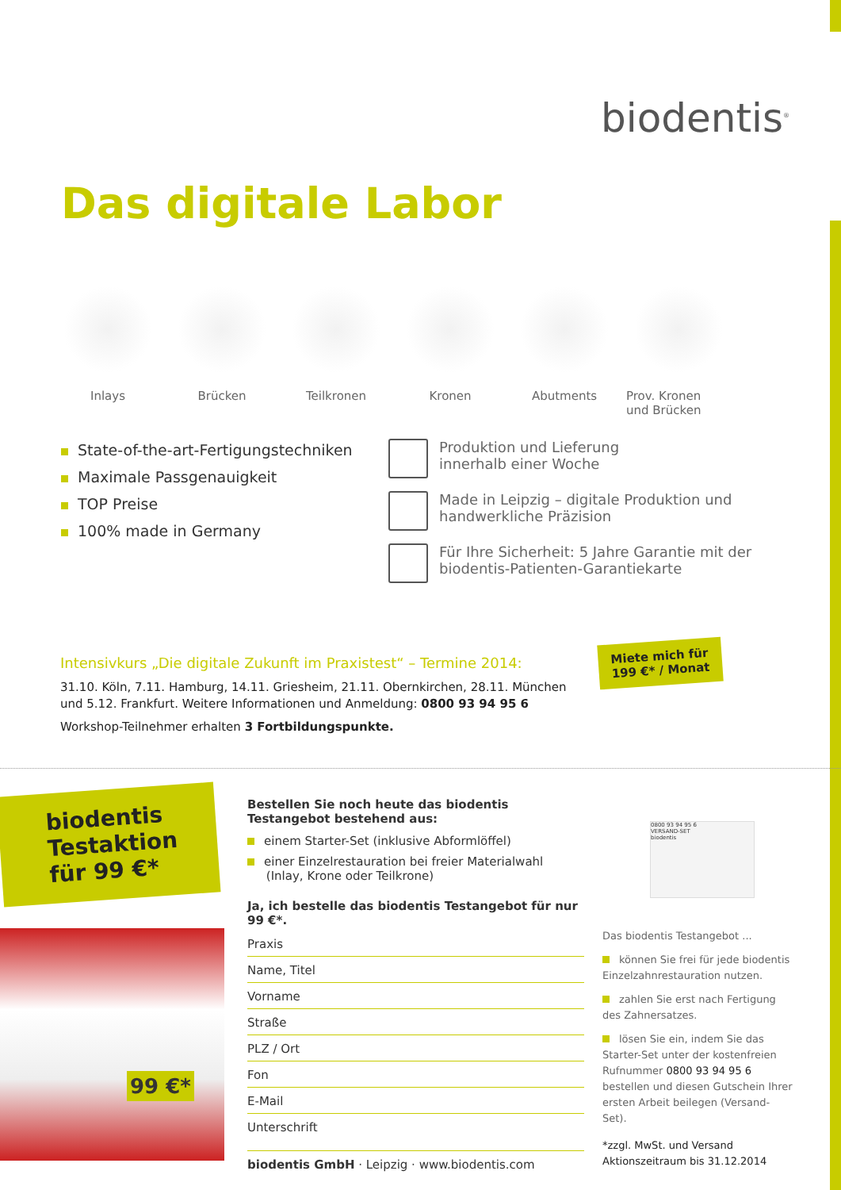biodentis<sup>®</sup>
Das digitale Labor
Inlays Brücken Teilkronen Kronen Abutments Prov. Kronen
und Brücken
State-of-the-art-Fertigungstechniken
Maximale Passgenauigkeit
TOP Preise
100% made in Germany
Produktion und Lieferung
innerhalb einer Woche
Made in Leipzig – digitale Produktion und
handwerkliche Präzision
Für Ihre Sicherheit: 5 Jahre Garantie mit der
biodentis-Patienten-Garantiekarte
Intensivkurs „Die digitale Zukunft im Praxistest“ – Termine 2014:
31.10. Köln, 7.11. Hamburg, 14.11. Griesheim, 21.11. Obernkirchen, 28.11. München und 5.12. Frankfurt. Weitere Informationen und Anmeldung: 0800 93 94 95 6
Workshop-Teilnehmer erhalten 3 Fortbildungspunkte.
Miete mich für
199 €* / Monat
biodentis
Testaktion
für 99 €*
99 €*
Bestellen Sie noch heute das biodentis Testangebot bestehend aus:
einem Starter-Set (inklusive Abformlöffel)
einer Einzelrestauration bei freier Materialwahl
(Inlay, Krone oder Teilkrone)
Ja, ich bestelle das biodentis Testangebot für nur 99 €*.
Praxis
Name, Titel
Vorname
Straße
PLZ / Ort
Fon
E-Mail
Unterschrift
biodentis GmbH · Leipzig · www.biodentis.com
0800 93 94 95 6
VERSAND-SET
biodentis
Das biodentis Testangebot ...
können Sie frei für jede biodentis Einzelzahnrestauration nutzen.
zahlen Sie erst nach Fertigung des Zahnersatzes.
lösen Sie ein, indem Sie das Starter-Set unter der kostenfreien Rufnummer 0800 93 94 95 6 bestellen und diesen Gutschein Ihrer ersten Arbeit beilegen (Versand-Set).
*zzgl. MwSt. und Versand
Aktionszeitraum bis 31.12.2014